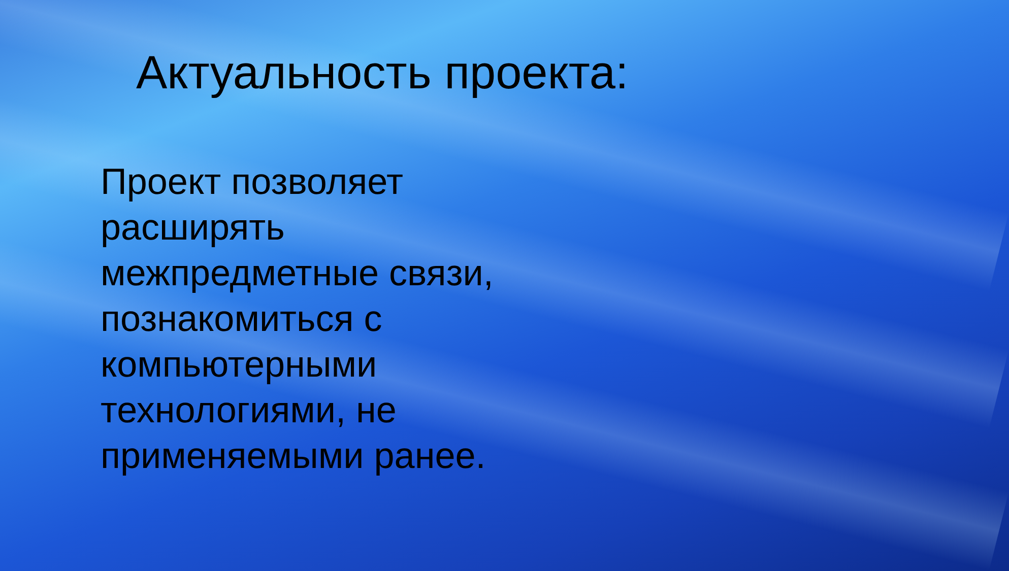Актуальность проекта:
Проект позволяет расширять межпредметные связи, познакомиться с компьютерными технологиями, не применяемыми ранее.